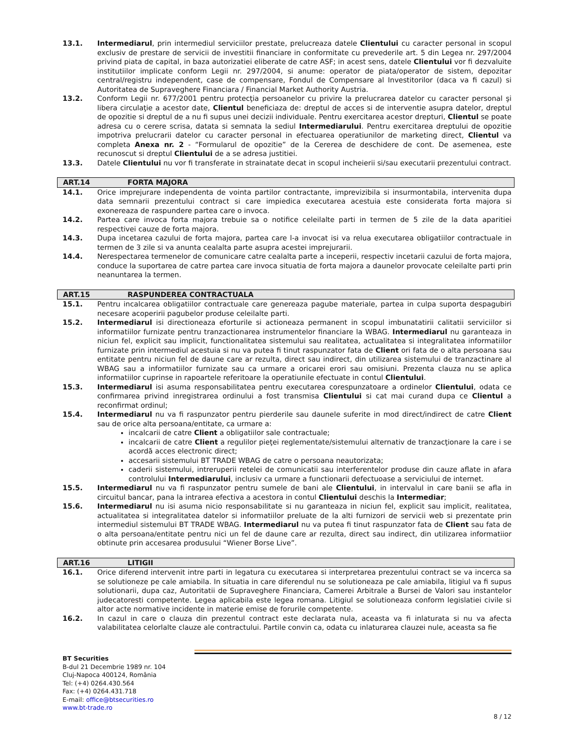13.1. Intermediarul, prin intermediul serviciilor prestate, prelucreaza datele Clientului cu caracter personal in scopul exclusiv de prestare de servicii de investitii financiare in conformitate cu prevederile art. 5 din Legea nr. 297/2004 privind piata de capital, in baza autorizatiei eliberate de catre ASF; in acest sens, datele Clientului vor fi dezvaluite institutiilor implicate conform Legii nr. 297/2004, si anume: operator de piata/operator de sistem, depozitar central/registru independent, case de compensare, Fondul de Compensare al Investitorilor (daca va fi cazul) si Autoritatea de Supraveghere Financiara / Financial Market Authority Austria.
13.2. Conform Legii nr. 677/2001 pentru protecţia persoanelor cu privire la prelucrarea datelor cu caracter personal şi libera circulaţie a acestor date, Clientul beneficiaza de: dreptul de acces si de interventie asupra datelor, dreptul de opozitie si dreptul de a nu fi supus unei decizii individuale. Pentru exercitarea acestor drepturi, Clientul se poate adresa cu o cerere scrisa, datata si semnata la sediul Intermediarului. Pentru exercitarea dreptului de opozitie impotriva prelucrarii datelor cu caracter personal in efectuarea operatiunilor de marketing direct, Clientul va completa Anexa nr. 2 - “Formularul de opozitie” de la Cererea de deschidere de cont. De asemenea, este recunoscut si dreptul Clientului de a se adresa justitiei.
13.3. Datele Clientului nu vor fi transferate in strainatate decat in scopul incheierii si/sau executarii prezentului contract.
ART.14 FORTA MAJORA
14.1. Orice imprejurare independenta de vointa partilor contractante, imprevizibila si insurmontabila, intervenita dupa data semnarii prezentului contract si care impiedica executarea acestuia este considerata forta majora si exonereaza de raspundere partea care o invoca.
14.2. Partea care invoca forta majora trebuie sa o notifice celeilalte parti in termen de 5 zile de la data aparitiei respectivei cauze de forta majora.
14.3. Dupa incetarea cazului de forta majora, partea care l-a invocat isi va relua executarea obligatiilor contractuale in termen de 3 zile si va anunta cealalta parte asupra acestei imprejurarii.
14.4. Nerespectarea termenelor de comunicare catre cealalta parte a inceperii, respectiv incetarii cazului de forta majora, conduce la suportarea de catre partea care invoca situatia de forta majora a daunelor provocate celeilalte parti prin neanuntarea la termen.
ART.15 RASPUNDEREA CONTRACTUALA
15.1. Pentru incalcarea obligatiilor contractuale care genereaza pagube materiale, partea in culpa suporta despagubiri necesare acoperirii pagubelor produse celeilalte parti.
15.2. Intermediarul isi directioneaza eforturile si actioneaza permanent in scopul imbunatatirii calitatii serviciilor si informatiilor furnizate pentru tranzactionarea instrumentelor financiare la WBAG. Intermediarul nu garanteaza in niciun fel, explicit sau implicit, functionalitatea sistemului sau realitatea, actualitatea si integralitatea informatiilor furnizate prin intermediul acestuia si nu va putea fi tinut raspunzator fata de Client ori fata de o alta persoana sau entitate pentru niciun fel de daune care ar rezulta, direct sau indirect, din utilizarea sistemului de tranzactinare al WBAG sau a informatiilor furnizate sau ca urmare a oricarei erori sau omisiuni. Prezenta clauza nu se aplica informatiilor cuprinse in rapoartele referitoare la operatiunile efectuate in contul Clientului.
15.3. Intermediarul isi asuma responsabilitatea pentru executarea corespunzatoare a ordinelor Clientului, odata ce confirmarea privind inregistrarea ordinului a fost transmisa Clientului si cat mai curand dupa ce Clientul a reconfirmat ordinul;
15.4. Intermediarul nu va fi raspunzator pentru pierderile sau daunele suferite in mod direct/indirect de catre Client sau de orice alta persoana/entitate, ca urmare a:
incalcarii de catre Client a obligatiilor sale contractuale;
incalcarii de catre Client a regulilor pieţei reglementate/sistemului alternativ de tranzacţionare la care i se acordă acces electronic direct;
accesarii sistemului BT TRADE WBAG de catre o persoana neautorizata;
caderii sistemului, intreruperii retelei de comunicatii sau interferentelor produse din cauze aflate in afara controlului Intermediarului, inclusiv ca urmare a functionarii defectuoase a serviciului de internet.
15.5. Intermediarul nu va fi raspunzator pentru sumele de bani ale Clientului, in intervalul in care banii se afla in circuitul bancar, pana la intrarea efectiva a acestora in contul Clientului deschis la Intermediar;
15.6. Intermediarul nu isi asuma nicio responsabilitate si nu garanteaza in niciun fel, explicit sau implicit, realitatea, actualitatea si integralitatea datelor si informatiilor preluate de la alti furnizori de servicii web si prezentate prin intermediul sistemului BT TRADE WBAG. Intermediarul nu va putea fi tinut raspunzator fata de Client sau fata de o alta persoana/entitate pentru nici un fel de daune care ar rezulta, direct sau indirect, din utilizarea informatiior obtinute prin accesarea produsului “Wiener Borse Live”.
ART.16 LITIGII
16.1. Orice diferend intervenit intre parti in legatura cu executarea si interpretarea prezentului contract se va incerca sa se solutioneze pe cale amiabila. In situatia in care diferendul nu se solutioneaza pe cale amiabila, litigiul va fi supus solutionarii, dupa caz, Autoritatii de Supraveghere Financiara, Camerei Arbitrale a Bursei de Valori sau instantelor judecatoresti competente. Legea aplicabila este legea romana. Litigiul se solutioneaza conform legislatiei civile si altor acte normative incidente in materie emise de forurile competente.
16.2. In cazul in care o clauza din prezentul contract este declarata nula, aceasta va fi inlaturata si nu va afecta valabilitatea celorlalte clauze ale contractului. Partile convin ca, odata cu inlaturarea clauzei nule, aceasta sa fie
BT Securities
B-dul 21 Decembrie 1989 nr. 104
Cluj-Napoca 400124, România
Tel: (+4) 0264.430.564
Fax: (+4) 0264.431.718
E-mail: office@btsecurities.ro
www.bt-trade.ro
8 / 12